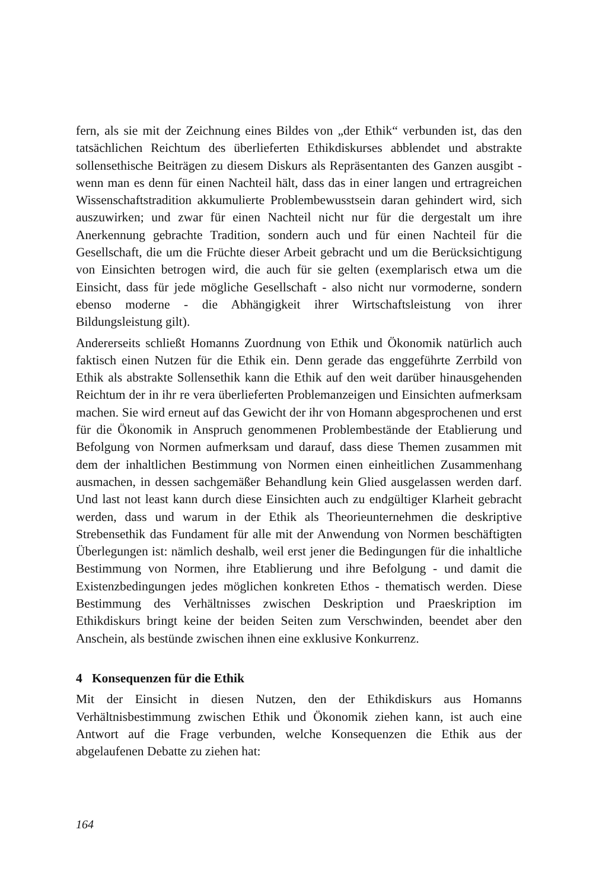fern, als sie mit der Zeichnung eines Bildes von „der Ethik“ verbunden ist, das den tatsächlichen Reichtum des überlieferten Ethikdiskurses abblendet und abstrakte sollensethische Beiträgen zu diesem Diskurs als Repräsentanten des Ganzen ausgibt - wenn man es denn für einen Nachteil hält, dass das in einer langen und ertragreichen Wissenschaftstradition akkumulierte Problembewusstsein daran gehindert wird, sich auszuwirken; und zwar für einen Nachteil nicht nur für die dergestalt um ihre Anerkennung gebrachte Tradition, sondern auch und für einen Nachteil für die Gesellschaft, die um die Früchte dieser Arbeit gebracht und um die Berücksichtigung von Einsichten betrogen wird, die auch für sie gelten (exemplarisch etwa um die Einsicht, dass für jede mögliche Gesellschaft - also nicht nur vormoderne, sondern ebenso moderne - die Abhängigkeit ihrer Wirtschaftsleistung von ihrer Bildungsleistung gilt).
Andererseits schließt Homanns Zuordnung von Ethik und Ökonomik natürlich auch faktisch einen Nutzen für die Ethik ein. Denn gerade das enggeführte Zerrbild von Ethik als abstrakte Sollensethik kann die Ethik auf den weit darüber hinausgehenden Reichtum der in ihr re vera überlieferten Problemanzeigen und Einsichten aufmerksam machen. Sie wird erneut auf das Gewicht der ihr von Homann abgesprochenen und erst für die Ökonomik in Anspruch genommenen Problembestände der Etablierung und Befolgung von Normen aufmerksam und darauf, dass diese Themen zusammen mit dem der inhaltlichen Bestimmung von Normen einen einheitlichen Zusammenhang ausmachen, in dessen sachgemäßer Behandlung kein Glied ausgelassen werden darf. Und last not least kann durch diese Einsichten auch zu endgültiger Klarheit gebracht werden, dass und warum in der Ethik als Theorieunternehmen die deskriptive Strebensethik das Fundament für alle mit der Anwendung von Normen beschäftigten Überlegungen ist: nämlich deshalb, weil erst jener die Bedingungen für die inhaltliche Bestimmung von Normen, ihre Etablierung und ihre Befolgung - und damit die Existenzbedingungen jedes möglichen konkreten Ethos - thematisch werden. Diese Bestimmung des Verhältnisses zwischen Deskription und Praeskription im Ethikdiskurs bringt keine der beiden Seiten zum Verschwinden, beendet aber den Anschein, als bestünde zwischen ihnen eine exklusive Konkurrenz.
4 Konsequenzen für die Ethik
Mit der Einsicht in diesen Nutzen, den der Ethikdiskurs aus Homanns Verhältnisbestimmung zwischen Ethik und Ökonomik ziehen kann, ist auch eine Antwort auf die Frage verbunden, welche Konsequenzen die Ethik aus der abgelaufenen Debatte zu ziehen hat:
164